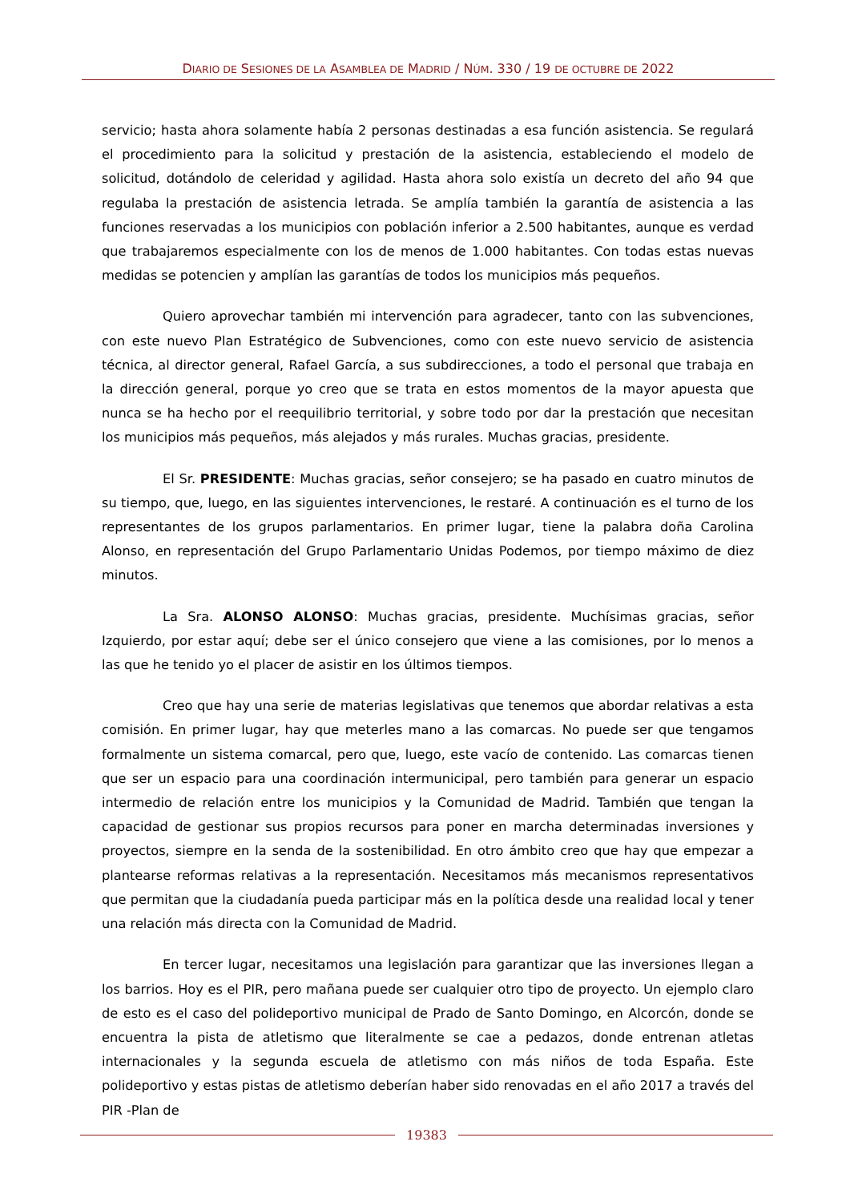DIARIO DE SESIONES DE LA ASAMBLEA DE MADRID / NÚM. 330 / 19 DE OCTUBRE DE 2022
servicio; hasta ahora solamente había 2 personas destinadas a esa función asistencia. Se regulará el procedimiento para la solicitud y prestación de la asistencia, estableciendo el modelo de solicitud, dotándolo de celeridad y agilidad. Hasta ahora solo existía un decreto del año 94 que regulaba la prestación de asistencia letrada. Se amplía también la garantía de asistencia a las funciones reservadas a los municipios con población inferior a 2.500 habitantes, aunque es verdad que trabajaremos especialmente con los de menos de 1.000 habitantes. Con todas estas nuevas medidas se potencien y amplían las garantías de todos los municipios más pequeños.
Quiero aprovechar también mi intervención para agradecer, tanto con las subvenciones, con este nuevo Plan Estratégico de Subvenciones, como con este nuevo servicio de asistencia técnica, al director general, Rafael García, a sus subdirecciones, a todo el personal que trabaja en la dirección general, porque yo creo que se trata en estos momentos de la mayor apuesta que nunca se ha hecho por el reequilibrio territorial, y sobre todo por dar la prestación que necesitan los municipios más pequeños, más alejados y más rurales. Muchas gracias, presidente.
El Sr. PRESIDENTE: Muchas gracias, señor consejero; se ha pasado en cuatro minutos de su tiempo, que, luego, en las siguientes intervenciones, le restaré. A continuación es el turno de los representantes de los grupos parlamentarios. En primer lugar, tiene la palabra doña Carolina Alonso, en representación del Grupo Parlamentario Unidas Podemos, por tiempo máximo de diez minutos.
La Sra. ALONSO ALONSO: Muchas gracias, presidente. Muchísimas gracias, señor Izquierdo, por estar aquí; debe ser el único consejero que viene a las comisiones, por lo menos a las que he tenido yo el placer de asistir en los últimos tiempos.
Creo que hay una serie de materias legislativas que tenemos que abordar relativas a esta comisión. En primer lugar, hay que meterles mano a las comarcas. No puede ser que tengamos formalmente un sistema comarcal, pero que, luego, este vacío de contenido. Las comarcas tienen que ser un espacio para una coordinación intermunicipal, pero también para generar un espacio intermedio de relación entre los municipios y la Comunidad de Madrid. También que tengan la capacidad de gestionar sus propios recursos para poner en marcha determinadas inversiones y proyectos, siempre en la senda de la sostenibilidad. En otro ámbito creo que hay que empezar a plantearse reformas relativas a la representación. Necesitamos más mecanismos representativos que permitan que la ciudadanía pueda participar más en la política desde una realidad local y tener una relación más directa con la Comunidad de Madrid.
En tercer lugar, necesitamos una legislación para garantizar que las inversiones llegan a los barrios. Hoy es el PIR, pero mañana puede ser cualquier otro tipo de proyecto. Un ejemplo claro de esto es el caso del polideportivo municipal de Prado de Santo Domingo, en Alcorcón, donde se encuentra la pista de atletismo que literalmente se cae a pedazos, donde entrenan atletas internacionales y la segunda escuela de atletismo con más niños de toda España. Este polideportivo y estas pistas de atletismo deberían haber sido renovadas en el año 2017 a través del PIR -Plan de
19383